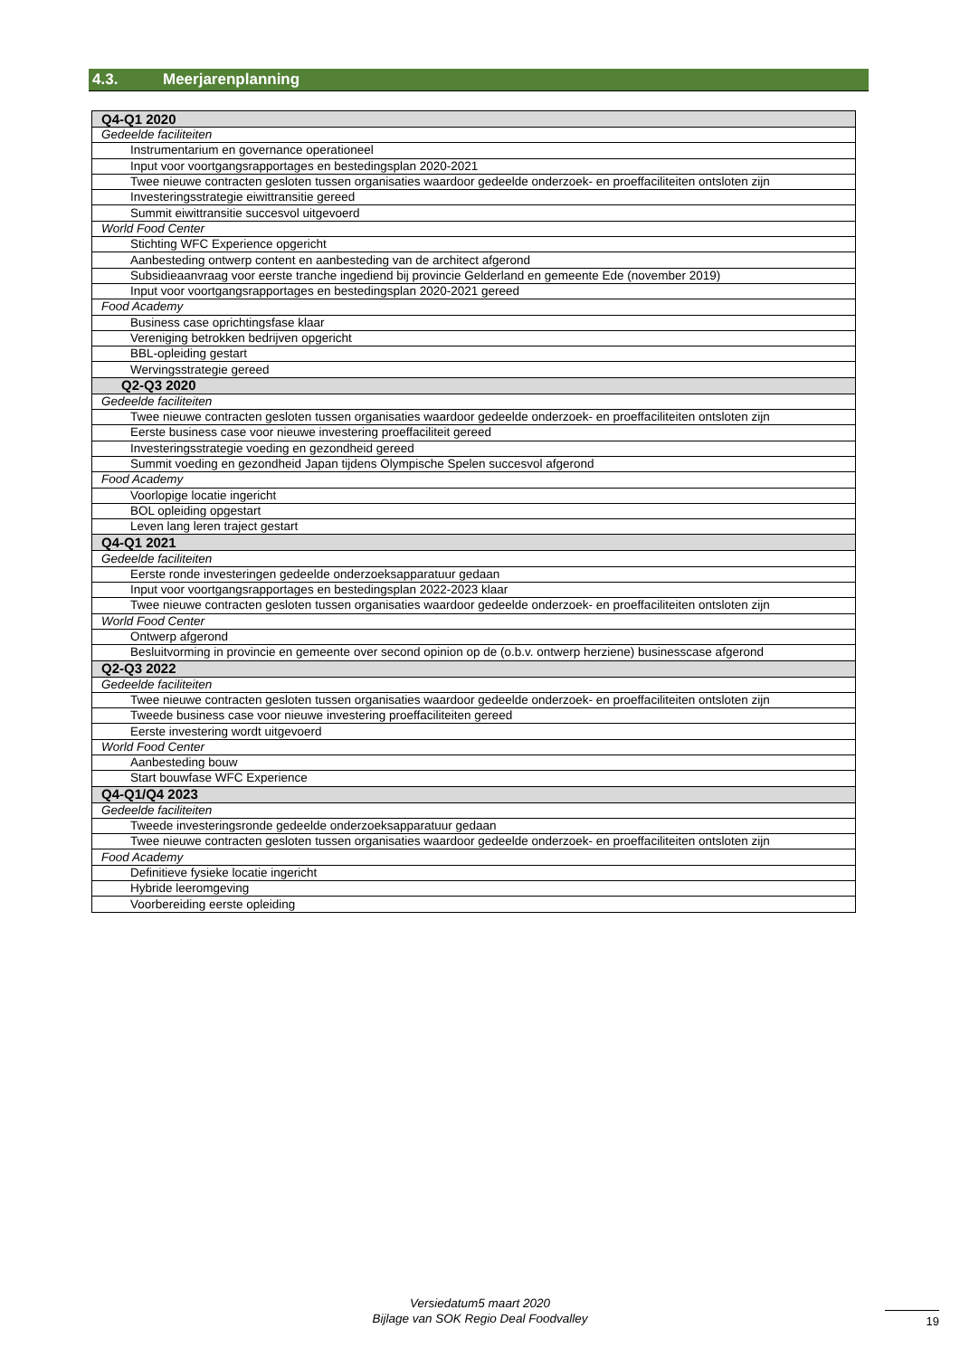4.3. Meerjarenplanning
| Q4-Q1 2020 |
| Gedeelde faciliteiten |
| Instrumentarium en governance operationeel |
| Input voor voortgangsrapportages en bestedingsplan 2020-2021 |
| Twee nieuwe contracten gesloten tussen organisaties waardoor gedeelde onderzoek- en proeffaciliteiten ontsloten zijn |
| Investeringsstrategie eiwittransitie gereed |
| Summit eiwittransitie succesvol uitgevoerd |
| World Food Center |
| Stichting WFC Experience opgericht |
| Aanbesteding ontwerp content en aanbesteding van de architect afgerond |
| Subsidieaanvraag voor eerste tranche ingediend bij provincie Gelderland en gemeente Ede (november 2019) |
| Input voor voortgangsrapportages en bestedingsplan 2020-2021 gereed |
| Food Academy |
| Business case oprichtingsfase klaar |
| Vereniging betrokken bedrijven opgericht |
| BBL-opleiding gestart |
| Wervingsstrategie gereed |
| Q2-Q3 2020 |
| Gedeelde faciliteiten |
| Twee nieuwe contracten gesloten tussen organisaties waardoor gedeelde onderzoek- en proeffaciliteiten ontsloten zijn |
| Eerste business case voor nieuwe investering proeffaciliteit gereed |
| Investeringsstrategie voeding en gezondheid gereed |
| Summit voeding en gezondheid Japan tijdens Olympische Spelen succesvol afgerond |
| Food Academy |
| Voorlopige locatie ingericht |
| BOL opleiding opgestart |
| Leven lang leren traject gestart |
| Q4-Q1 2021 |
| Gedeelde faciliteiten |
| Eerste ronde investeringen gedeelde onderzoeksapparatuur gedaan |
| Input voor voortgangsrapportages en bestedingsplan 2022-2023 klaar |
| Twee nieuwe contracten gesloten tussen organisaties waardoor gedeelde onderzoek- en proeffaciliteiten ontsloten zijn |
| World Food Center |
| Ontwerp afgerond |
| Besluitvorming in provincie en gemeente over second opinion op de (o.b.v. ontwerp herziene) businesscase afgerond |
| Q2-Q3 2022 |
| Gedeelde faciliteiten |
| Twee nieuwe contracten gesloten tussen organisaties waardoor gedeelde onderzoek- en proeffaciliteiten ontsloten zijn |
| Tweede business case voor nieuwe investering proeffaciliteiten gereed |
| Eerste investering wordt uitgevoerd |
| World Food Center |
| Aanbesteding bouw |
| Start bouwfase WFC Experience |
| Q4-Q1/Q4 2023 |
| Gedeelde faciliteiten |
| Tweede investeringsronde gedeelde onderzoeksapparatuur gedaan |
| Twee nieuwe contracten gesloten tussen organisaties waardoor gedeelde onderzoek- en proeffaciliteiten ontsloten zijn |
| Food Academy |
| Definitieve fysieke locatie ingericht |
| Hybride leeromgeving |
| Voorbereiding eerste opleiding |
Versiedatum5 maart 2020
Bijlage van SOK Regio Deal Foodvalley
19